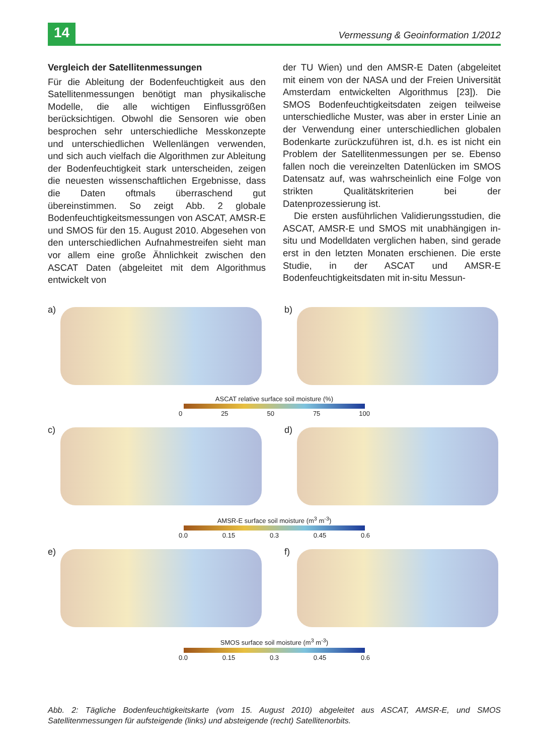14
Vermessung & Geoinformation 1/2012
Vergleich der Satellitenmessungen
Für die Ableitung der Bodenfeuchtigkeit aus den Satellitenmessungen benötigt man physikalische Modelle, die alle wichtigen Einflussgrößen berücksichtigen. Obwohl die Sensoren wie oben besprochen sehr unterschiedliche Messkonzepte und unterschiedlichen Wellenlängen verwenden, und sich auch vielfach die Algorithmen zur Ableitung der Bodenfeuchtigkeit stark unterscheiden, zeigen die neuesten wissenschaftlichen Ergebnisse, dass die Daten oftmals überraschend gut übereinstimmen. So zeigt Abb. 2 globale Bodenfeuchtigkeitsmessungen von ASCAT, AMSR-E und SMOS für den 15. August 2010. Abgesehen von den unterschiedlichen Aufnahmestreifen sieht man vor allem eine große Ähnlichkeit zwischen den ASCAT Daten (abgeleitet mit dem Algorithmus entwickelt von
der TU Wien) und den AMSR-E Daten (abgeleitet mit einem von der NASA und der Freien Universität Amsterdam entwickelten Algorithmus [23]). Die SMOS Bodenfeuchtigkeitsdaten zeigen teilweise unterschiedliche Muster, was aber in erster Linie an der Verwendung einer unterschiedlichen globalen Bodenkarte zurückzuführen ist, d.h. es ist nicht ein Problem der Satellitenmessungen per se. Ebenso fallen noch die vereinzelten Datenlücken im SMOS Datensatz auf, was wahrscheinlich eine Folge von strikten Qualitätskriterien bei der Datenprozessierung ist.
Die ersten ausführlichen Validierungsstudien, die ASCAT, AMSR-E und SMOS mit unabhängigen in-situ und Modelldaten verglichen haben, sind gerade erst in den letzten Monaten erschienen. Die erste Studie, in der ASCAT und AMSR-E Bodenfeuchtigkeitsdaten mit in-situ Messun-
a)
b)
ASCAT relative surface soil moisture (%)
0 25 50 75 100
c)
d)
AMSR-E surface soil moisture (m<sup>3</sup> m<sup>-3</sup>)
0.0 0.15 0.3 0.45 0.6
e)
f)
SMOS surface soil moisture (m<sup>3</sup> m<sup>-3</sup>)
0.0 0.15 0.3 0.45 0.6
Abb. 2: Tägliche Bodenfeuchtigkeitskarte (vom 15. August 2010) abgeleitet aus ASCAT, AMSR-E, und SMOS Satellitenmessungen für aufsteigende (links) und absteigende (recht) Satellitenorbits.